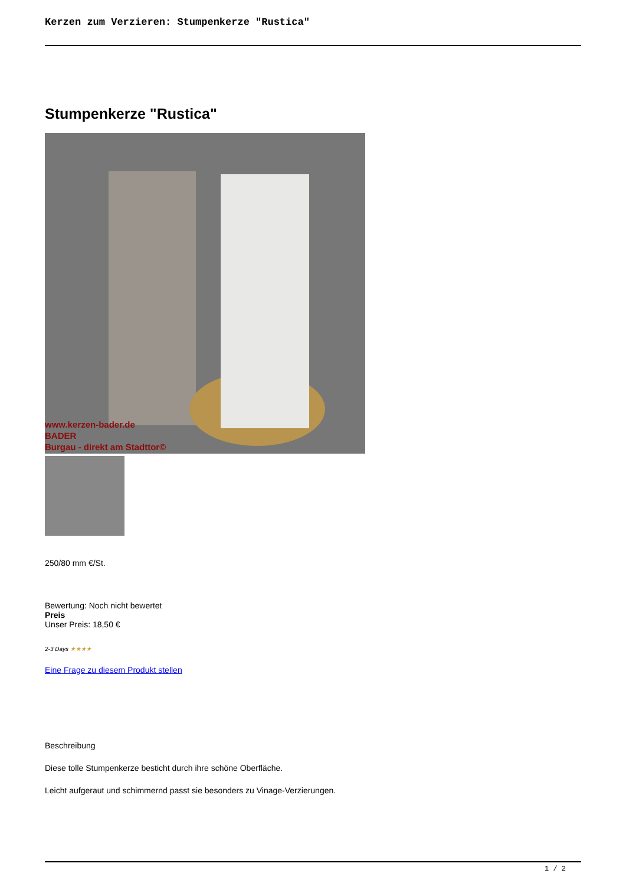Kerzen zum Verzieren: Stumpenkerze "Rustica"
Stumpenkerze "Rustica"
www.kerzen-bader.de
BADER
Burgau - direkt am Stadttor©
250/80 mm €/St.
Bewertung: Noch nicht bewertet
Preis
Unser Preis: 18,50 €
2-3 Days ★★★★
Eine Frage zu diesem Produkt stellen
Beschreibung
Diese tolle Stumpenkerze besticht durch ihre schöne Oberfläche.
Leicht aufgeraut und schimmernd passt sie besonders zu Vinage-Verzierungen.
1 / 2